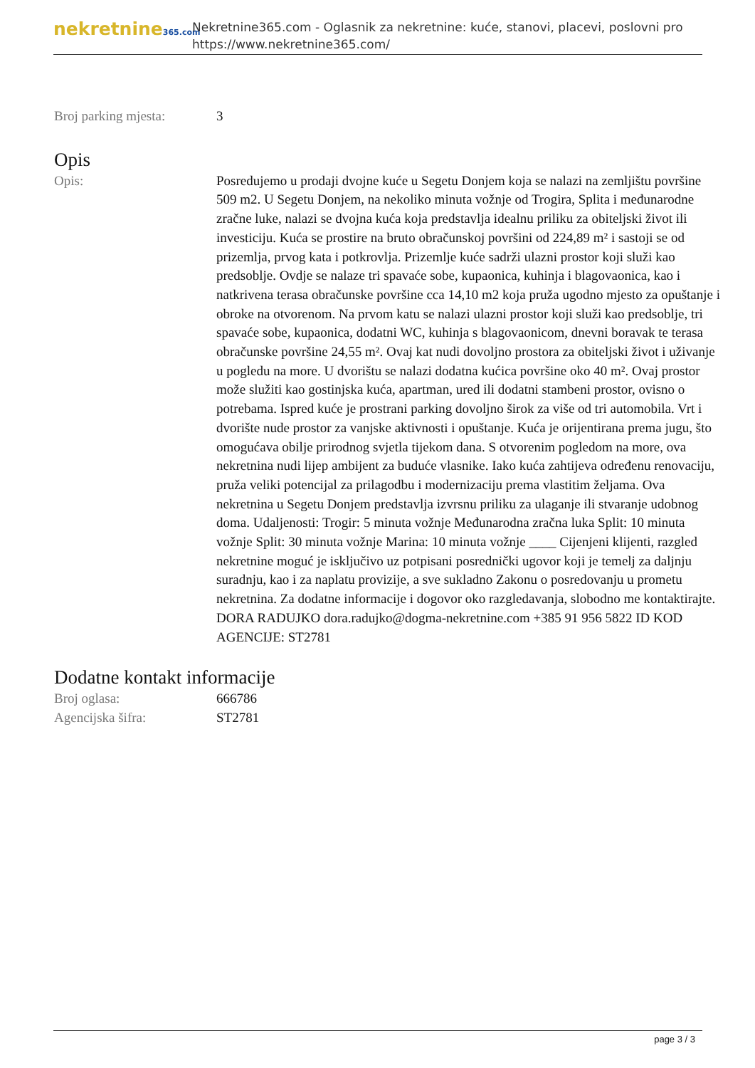nekretnine365.com
Nekretnine365.com - Oglasnik za nekretnine: kuće, stanovi, placevi, poslovni pro
https://www.nekretnine365.com/
Broj parking mjesta: 3
Opis
Opis: Posredujemo u prodaji dvojne kuće u Segetu Donjem koja se nalazi na zemljištu površine 509 m2. U Segetu Donjem, na nekoliko minuta vožnje od Trogira, Splita i međunarodne zračne luke, nalazi se dvojna kuća koja predstavlja idealnu priliku za obiteljski život ili investiciju. Kuća se prostire na bruto obračunskoj površini od 224,89 m² i sastoji se od prizemlja, prvog kata i potkrovlja. Prizemlje kuće sadrži ulazni prostor koji služi kao predsoblje. Ovdje se nalaze tri spavaće sobe, kupaonica, kuhinja i blagovaonica, kao i natkrivena terasa obračunske površine cca 14,10 m2 koja pruža ugodno mjesto za opuštanje i obroke na otvorenom. Na prvom katu se nalazi ulazni prostor koji služi kao predsoblje, tri spavaće sobe, kupaonica, dodatni WC, kuhinja s blagovaonicom, dnevni boravak te terasa obračunske površine 24,55 m². Ovaj kat nudi dovoljno prostora za obiteljski život i uživanje u pogledu na more. U dvorištu se nalazi dodatna kućica površine oko 40 m². Ovaj prostor može služiti kao gostinjska kuća, apartman, ured ili dodatni stambeni prostor, ovisno o potrebama. Ispred kuće je prostrani parking dovoljno širok za više od tri automobila. Vrt i dvorište nude prostor za vanjske aktivnosti i opuštanje. Kuća je orijentirana prema jugu, što omogućava obilje prirodnog svjetla tijekom dana. S otvorenim pogledom na more, ova nekretnina nudi lijep ambijent za buduće vlasnike. Iako kuća zahtijeva određenu renovaciju, pruža veliki potencijal za prilagodbu i modernizaciju prema vlastitim željama. Ova nekretnina u Segetu Donjem predstavlja izvrsnu priliku za ulaganje ili stvaranje udobnog doma. Udaljenosti: Trogir: 5 minuta vožnje Međunarodna zračna luka Split: 10 minuta vožnje Split: 30 minuta vožnje Marina: 10 minuta vožnje ____ Cijenjeni klijenti, razgled nekretnine moguć je isključivo uz potpisani posrednički ugovor koji je temelj za daljnju suradnju, kao i za naplatu provizije, a sve sukladno Zakonu o posredovanju u prometu nekretnina. Za dodatne informacije i dogovor oko razgledavanja, slobodno me kontaktirajte. DORA RADUJKO dora.radujko@dogma-nekretnine.com +385 91 956 5822 ID KOD AGENCIJE: ST2781
Dodatne kontakt informacije
Broj oglasa: 666786
Agencijska šifra: ST2781
page 3 / 3